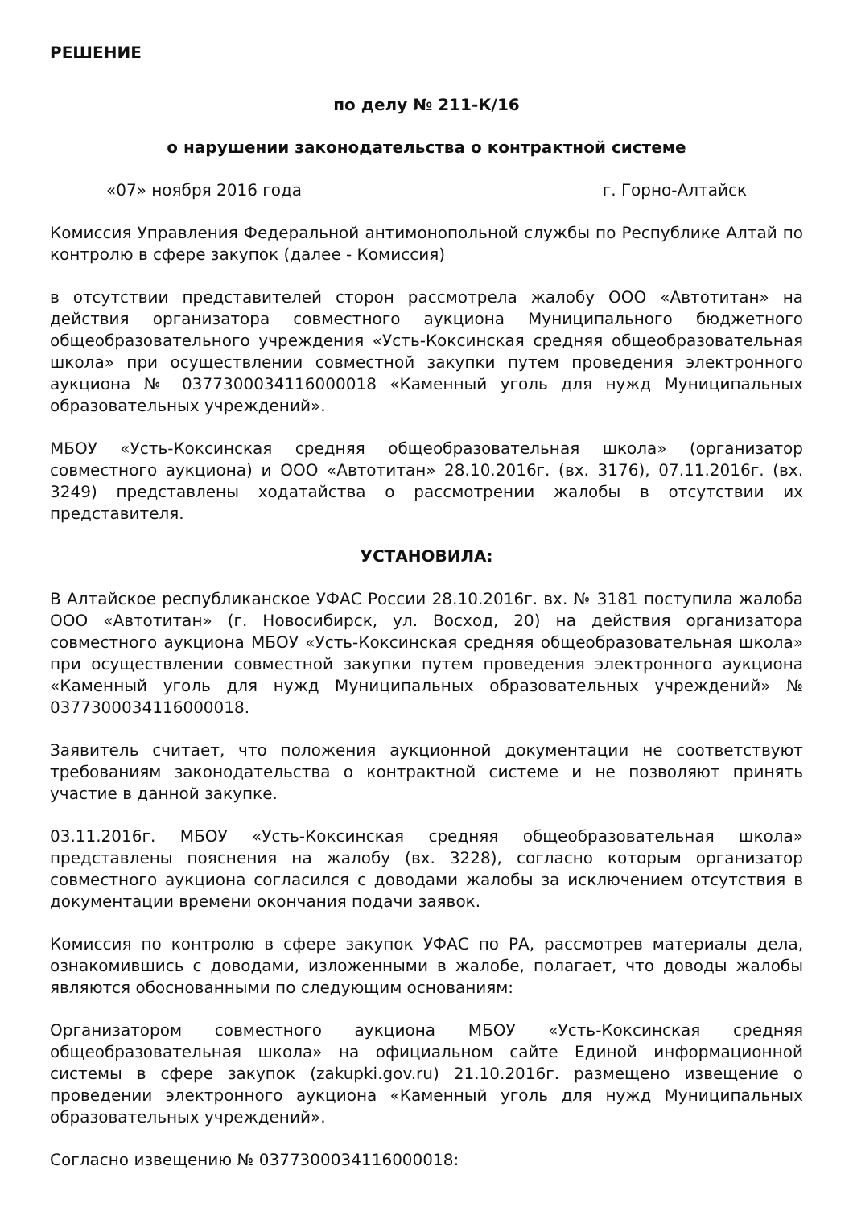РЕШЕНИЕ
по делу № 211-К/16
о нарушении законодательства о контрактной системе
«07» ноября 2016 года г. Горно-Алтайск
Комиссия Управления Федеральной антимонопольной службы по Республике Алтай по контролю в сфере закупок (далее - Комиссия)
в отсутствии представителей сторон рассмотрела жалобу ООО «Автотитан» на действия организатора совместного аукциона Муниципального бюджетного общеобразовательного учреждения «Усть-Коксинская средняя общеобразовательная школа» при осуществлении совместной закупки путем проведения электронного аукциона № 0377300034116000018 «Каменный уголь для нужд Муниципальных образовательных учреждений».
МБОУ «Усть-Коксинская средняя общеобразовательная школа» (организатор совместного аукциона) и ООО «Автотитан» 28.10.2016г. (вх. 3176), 07.11.2016г. (вх. 3249) представлены ходатайства о рассмотрении жалобы в отсутствии их представителя.
УСТАНОВИЛА:
В Алтайское республиканское УФАС России 28.10.2016г. вх. № 3181 поступила жалоба ООО «Автотитан» (г. Новосибирск, ул. Восход, 20) на действия организатора совместного аукциона МБОУ «Усть-Коксинская средняя общеобразовательная школа» при осуществлении совместной закупки путем проведения электронного аукциона «Каменный уголь для нужд Муниципальных образовательных учреждений» № 0377300034116000018.
Заявитель считает, что положения аукционной документации не соответствуют требованиям законодательства о контрактной системе и не позволяют принять участие в данной закупке.
03.11.2016г. МБОУ «Усть-Коксинская средняя общеобразовательная школа» представлены пояснения на жалобу (вх. 3228), согласно которым организатор совместного аукциона согласился с доводами жалобы за исключением отсутствия в документации времени окончания подачи заявок.
Комиссия по контролю в сфере закупок УФАС по РА, рассмотрев материалы дела, ознакомившись с доводами, изложенными в жалобе, полагает, что доводы жалобы являются обоснованными по следующим основаниям:
Организатором совместного аукциона МБОУ «Усть-Коксинская средняя общеобразовательная школа» на официальном сайте Единой информационной системы в сфере закупок (zakupki.gov.ru) 21.10.2016г. размещено извещение о проведении электронного аукциона «Каменный уголь для нужд Муниципальных образовательных учреждений».
Согласно извещению № 0377300034116000018: